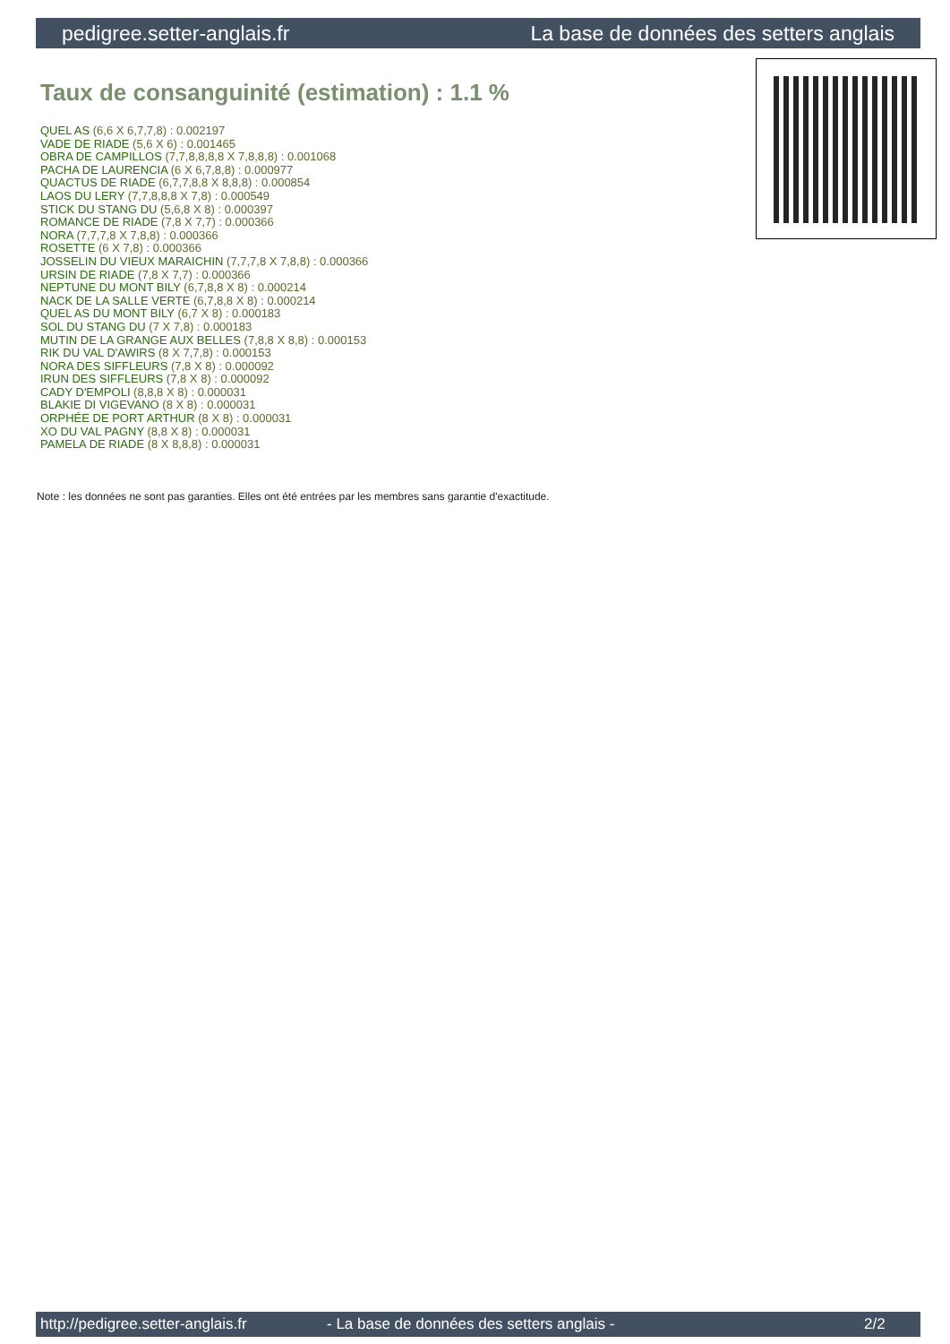pedigree.setter-anglais.fr La base de données des setters anglais
Taux de consanguinité (estimation) : 1.1 %
QUEL AS (6,6 X 6,7,7,8) : 0.002197
VADE DE RIADE (5,6 X 6) : 0.001465
OBRA DE CAMPILLOS (7,7,8,8,8,8 X 7,8,8,8) : 0.001068
PACHA DE LAURENCIA (6 X 6,7,8,8) : 0.000977
QUACTUS DE RIADE (6,7,7,8,8 X 8,8,8) : 0.000854
LAOS DU LERY (7,7,8,8,8 X 7,8) : 0.000549
STICK DU STANG DU (5,6,8 X 8) : 0.000397
ROMANCE DE RIADE (7,8 X 7,7) : 0.000366
NORA (7,7,7,8 X 7,8,8) : 0.000366
ROSETTE (6 X 7,8) : 0.000366
JOSSELIN DU VIEUX MARAICHIN (7,7,7,8 X 7,8,8) : 0.000366
URSIN DE RIADE (7,8 X 7,7) : 0.000366
NEPTUNE DU MONT BILY (6,7,8,8 X 8) : 0.000214
NACK DE LA SALLE VERTE (6,7,8,8 X 8) : 0.000214
QUEL AS DU MONT BILY (6,7 X 8) : 0.000183
SOL DU STANG DU (7 X 7,8) : 0.000183
MUTIN DE LA GRANGE AUX BELLES (7,8,8 X 8,8) : 0.000153
RIK DU VAL D'AWIRS (8 X 7,7,8) : 0.000153
NORA DES SIFFLEURS (7,8 X 8) : 0.000092
IRUN DES SIFFLEURS (7,8 X 8) : 0.000092
CADY D'EMPOLI (8,8,8 X 8) : 0.000031
BLAKIE DI VIGEVANO (8 X 8) : 0.000031
ORPHÉE DE PORT ARTHUR (8 X 8) : 0.000031
XO DU VAL PAGNY (8,8 X 8) : 0.000031
PAMELA DE RIADE (8 X 8,8,8) : 0.000031
Note : les données ne sont pas garanties. Elles ont été entrées par les membres sans garantie d'exactitude.
http://pedigree.setter-anglais.fr - La base de données des setters anglais - 2/2